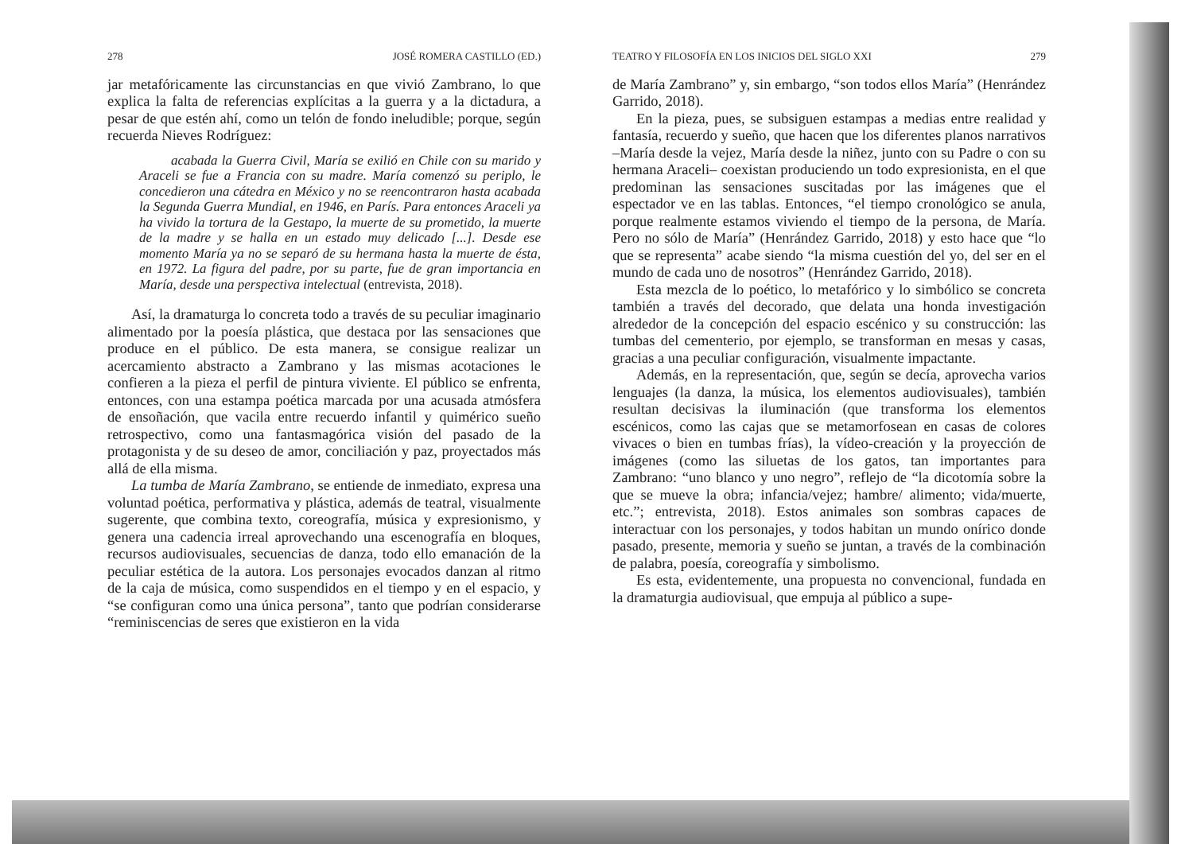278 JOSÉ ROMERA CASTILLO (ED.)
jar metafóricamente las circunstancias en que vivió Zambrano, lo que explica la falta de referencias explícitas a la guerra y a la dictadura, a pesar de que estén ahí, como un telón de fondo ineludible; porque, según recuerda Nieves Rodríguez:
acabada la Guerra Civil, María se exilió en Chile con su marido y Araceli se fue a Francia con su madre. María comenzó su periplo, le concedieron una cátedra en México y no se reencontraron hasta acabada la Segunda Guerra Mundial, en 1946, en París. Para entonces Araceli ya ha vivido la tortura de la Gestapo, la muerte de su prometido, la muerte de la madre y se halla en un estado muy delicado [...]. Desde ese momento María ya no se separó de su hermana hasta la muerte de ésta, en 1972. La figura del padre, por su parte, fue de gran importancia en María, desde una perspectiva intelectual (entrevista, 2018).
Así, la dramaturga lo concreta todo a través de su peculiar imaginario alimentado por la poesía plástica, que destaca por las sensaciones que produce en el público. De esta manera, se consigue realizar un acercamiento abstracto a Zambrano y las mismas acotaciones le confieren a la pieza el perfil de pintura viviente. El público se enfrenta, entonces, con una estampa poética marcada por una acusada atmósfera de ensoñación, que vacila entre recuerdo infantil y quimérico sueño retrospectivo, como una fantasmagórica visión del pasado de la protagonista y de su deseo de amor, conciliación y paz, proyectados más allá de ella misma.
La tumba de María Zambrano, se entiende de inmediato, expresa una voluntad poética, performativa y plástica, además de teatral, visualmente sugerente, que combina texto, coreografía, música y expresionismo, y genera una cadencia irreal aprovechando una escenografía en bloques, recursos audiovisuales, secuencias de danza, todo ello emanación de la peculiar estética de la autora. Los personajes evocados danzan al ritmo de la caja de música, como suspendidos en el tiempo y en el espacio, y “se configuran como una única persona”, tanto que podrían considerarse “reminiscencias de seres que existieron en la vida
TEATRO Y FILOSOFÍA EN LOS INICIOS DEL SIGLO XXI 279
de María Zambrano” y, sin embargo, “son todos ellos María” (Henrández Garrido, 2018).
En la pieza, pues, se subsiguen estampas a medias entre realidad y fantasía, recuerdo y sueño, que hacen que los diferentes planos narrativos –María desde la vejez, María desde la niñez, junto con su Padre o con su hermana Araceli– coexistan produciendo un todo expresionista, en el que predominan las sensaciones suscitadas por las imágenes que el espectador ve en las tablas. Entonces, “el tiempo cronológico se anula, porque realmente estamos viviendo el tiempo de la persona, de María. Pero no sólo de María” (Henrández Garrido, 2018) y esto hace que “lo que se representa” acabe siendo “la misma cuestión del yo, del ser en el mundo de cada uno de nosotros” (Henrández Garrido, 2018).
Esta mezcla de lo poético, lo metafórico y lo simbólico se concreta también a través del decorado, que delata una honda investigación alrededor de la concepción del espacio escénico y su construcción: las tumbas del cementerio, por ejemplo, se transforman en mesas y casas, gracias a una peculiar configuración, visualmente impactante.
Además, en la representación, que, según se decía, aprovecha varios lenguajes (la danza, la música, los elementos audiovisuales), también resultan decisivas la iluminación (que transforma los elementos escénicos, como las cajas que se metamorfosean en casas de colores vivaces o bien en tumbas frías), la vídeo-creación y la proyección de imágenes (como las siluetas de los gatos, tan importantes para Zambrano: “uno blanco y uno negro”, reflejo de “la dicotomía sobre la que se mueve la obra; infancia/vejez; hambre/ alimento; vida/muerte, etc.”; entrevista, 2018). Estos animales son sombras capaces de interactuar con los personajes, y todos habitan un mundo onírico donde pasado, presente, memoria y sueño se juntan, a través de la combinación de palabra, poesía, coreografía y simbolismo.
Es esta, evidentemente, una propuesta no convencional, fundada en la dramaturgia audiovisual, que empuja al público a supe-